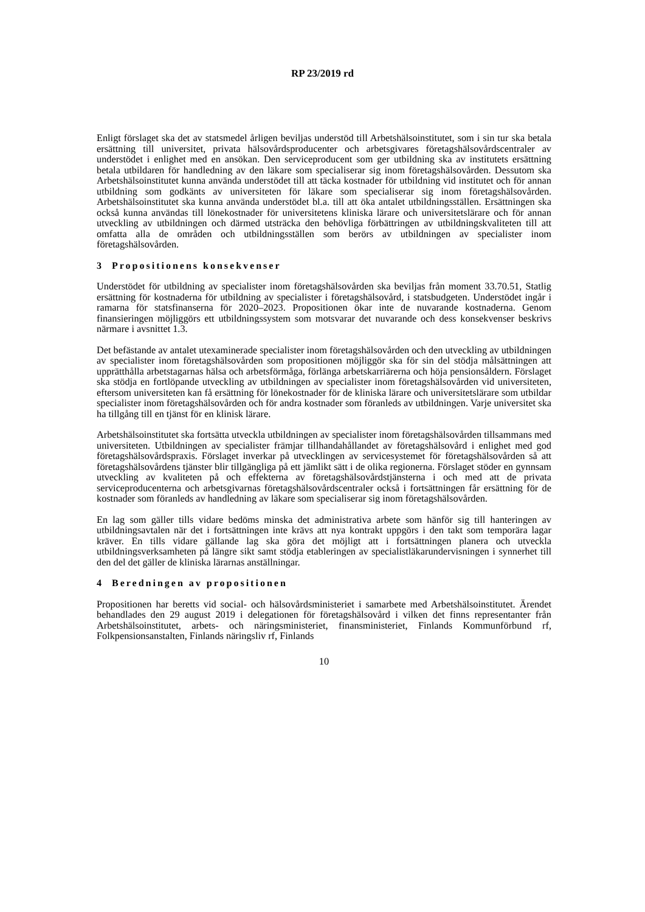RP 23/2019 rd
Enligt förslaget ska det av statsmedel årligen beviljas understöd till Arbetshälsoinstitutet, som i sin tur ska betala ersättning till universitet, privata hälsovårdsproducenter och arbetsgivares företagshälsovårdscentraler av understödet i enlighet med en ansökan. Den serviceproducent som ger utbildning ska av institutets ersättning betala utbildaren för handledning av den läkare som specialiserar sig inom företagshälsovården. Dessutom ska Arbetshälsoinstitutet kunna använda understödet till att täcka kostnader för utbildning vid institutet och för annan utbildning som godkänts av universiteten för läkare som specialiserar sig inom företagshälsovården. Arbetshälsoinstitutet ska kunna använda understödet bl.a. till att öka antalet utbildningsställen. Ersättningen ska också kunna användas till lönekostnader för universitetens kliniska lärare och universitetslärare och för annan utveckling av utbildningen och därmed utsträcka den behövliga förbättringen av utbildningskvaliteten till att omfatta alla de områden och utbildningsställen som berörs av utbildningen av specialister inom företagshälsovården.
3 Propositionens konsekvenser
Understödet för utbildning av specialister inom företagshälsovården ska beviljas från moment 33.70.51, Statlig ersättning för kostnaderna för utbildning av specialister i företagshälsovård, i statsbudgeten. Understödet ingår i ramarna för statsfinanserna för 2020–2023. Propositionen ökar inte de nuvarande kostnaderna. Genom finansieringen möjliggörs ett utbildningssystem som motsvarar det nuvarande och dess konsekvenser beskrivs närmare i avsnittet 1.3.
Det befästande av antalet utexaminerade specialister inom företagshälsovården och den utveckling av utbildningen av specialister inom företagshälsovården som propositionen möjliggör ska för sin del stödja målsättningen att upprätthålla arbetstagarnas hälsa och arbetsförmåga, förlänga arbetskarriärerna och höja pensionsåldern. Förslaget ska stödja en fortlöpande utveckling av utbildningen av specialister inom företagshälsovården vid universiteten, eftersom universiteten kan få ersättning för lönekostnader för de kliniska lärare och universitetslärare som utbildar specialister inom företagshälsovården och för andra kostnader som föranleds av utbildningen. Varje universitet ska ha tillgång till en tjänst för en klinisk lärare.
Arbetshälsoinstitutet ska fortsätta utveckla utbildningen av specialister inom företagshälsovården tillsammans med universiteten. Utbildningen av specialister främjar tillhandahållandet av företagshälsovård i enlighet med god företagshälsovårdspraxis. Förslaget inverkar på utvecklingen av servicesystemet för företagshälsovården så att företagshälsovårdens tjänster blir tillgängliga på ett jämlikt sätt i de olika regionerna. Förslaget stöder en gynnsam utveckling av kvaliteten på och effekterna av företagshälsovårdstjänsterna i och med att de privata serviceproducenterna och arbetsgivarnas företagshälsovårdscentraler också i fortsättningen får ersättning för de kostnader som föranleds av handledning av läkare som specialiserar sig inom företagshälsovården.
En lag som gäller tills vidare bedöms minska det administrativa arbete som hänför sig till hanteringen av utbildningsavtalen när det i fortsättningen inte krävs att nya kontrakt uppgörs i den takt som temporära lagar kräver. En tills vidare gällande lag ska göra det möjligt att i fortsättningen planera och utveckla utbildningsverksamheten på längre sikt samt stödja etableringen av specialistläkarundervisningen i synnerhet till den del det gäller de kliniska lärarnas anställningar.
4 Beredningen av propositionen
Propositionen har beretts vid social- och hälsovårdsministeriet i samarbete med Arbetshälsoinstitutet. Ärendet behandlades den 29 august 2019 i delegationen för företagshälsovård i vilken det finns representanter från Arbetshälsoinstitutet, arbets- och näringsministeriet, finansministeriet, Finlands Kommunförbund rf, Folkpensionsanstalten, Finlands näringsliv rf, Finlands
10